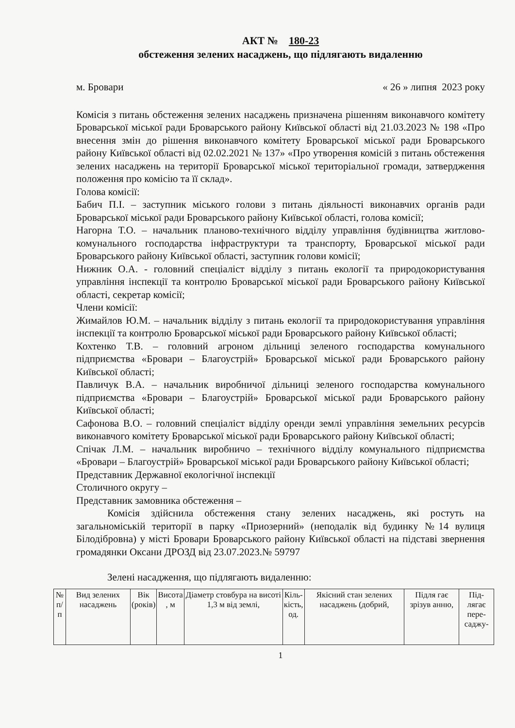АКТ № 180-23
обстеження зелених насаджень, що підлягають видаленню
м. Бровари « 26 » липня 2023 року
Комісія з питань обстеження зелених насаджень призначена рішенням виконавчого комітету Броварської міської ради Броварського району Київської області від 21.03.2023 № 198 «Про внесення змін до рішення виконавчого комітету Броварської міської ради Броварського району Київської області від 02.02.2021 № 137» «Про утворення комісій з питань обстеження зелених насаджень на території Броварської міської територіальної громади, затвердження положення про комісію та її склад».
Голова комісії:
Бабич П.І. – заступник міського голови з питань діяльності виконавчих органів ради Броварської міської ради Броварського району Київської області, голова комісії;
Нагорна Т.О. – начальник планово-технічного відділу управління будівництва житлово-комунального господарства інфраструктури та транспорту, Броварської міської ради Броварського району Київської області, заступник голови комісії;
Нижник О.А. - головний спеціаліст відділу з питань екології та природокористування управління інспекції та контролю Броварської міської ради Броварського району Київської області, секретар комісії;
Члени комісії:
Жимайлов Ю.М. – начальник відділу з питань екології та природокористування управління інспекції та контролю Броварської міської ради Броварського району Київської області;
Кохтенко Т.В. – головний агроном дільниці зеленого господарства комунального підприємства «Бровари – Благоустрій» Броварської міської ради Броварського району Київської області;
Павличук В.А. – начальник виробничої дільниці зеленого господарства комунального підприємства «Бровари – Благоустрій» Броварської міської ради Броварського району Київської області;
Сафонова В.О. – головний спеціаліст відділу оренди землі управління земельних ресурсів виконавчого комітету Броварської міської ради Броварського району Київської області;
Спічак Л.М. – начальник виробничо – технічного відділу комунального підприємства «Бровари – Благоустрій» Броварської міської ради Броварського району Київської області;
Представник Державної екологічної інспекції
Столичного округу –
Представник замовника обстеження –
Комісія здійснила обстеження стану зелених насаджень, які ростуть на загальноміській території в парку «Приозерний» (неподалік від будинку №14 вулиця Білодібровна) у місті Бровари Броварського району Київської області на підставі звернення громадянки Оксани ДРОЗД від 23.07.2023.№ 59797
Зелені насадження, що підлягають видаленню:
| № п/п | Вид зелених насаджень | Вік (років) | Висота , м | Діаметр стовбура на висоті 1,3 м від землі, | Кіль- кість, од. | Якісний стан зелених насаджень (добрий, | Підля гає зрізув анню, | Під- лягає пере- саджу- |
| --- | --- | --- | --- | --- | --- | --- | --- | --- |
1